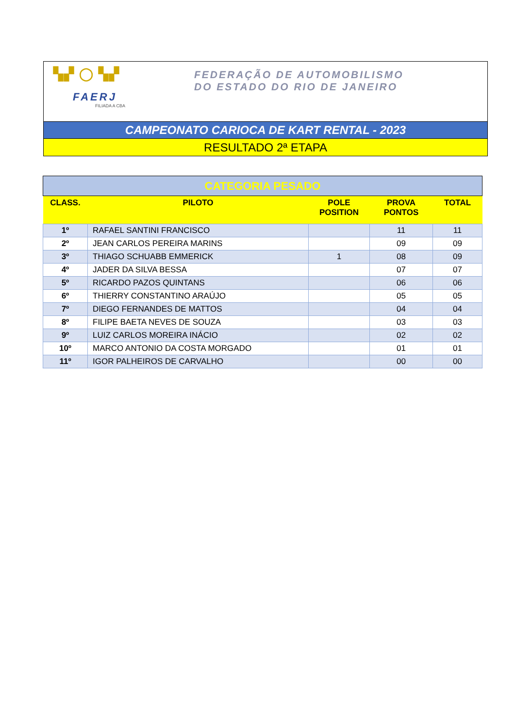▚▞ ◯ ▚▞
FAERJ
FILIADA A CBA
FEDERAÇÃO DE AUTOMOBILISMO
DO ESTADO DO RIO DE JANEIRO
CAMPEONATO CARIOCA DE KART RENTAL - 2023
RESULTADO 2ª ETAPA
| CATEGORIA PESADO | | | | |
| CLASS. | PILOTO | POLE POSITION | PROVA PONTOS | TOTAL |
| 1º | RAFAEL SANTINI FRANCISCO | | 11 | 11 |
| 2º | JEAN CARLOS PEREIRA MARINS | | 09 | 09 |
| 3º | THIAGO SCHUABB EMMERICK | 1 | 08 | 09 |
| 4º | JADER DA SILVA BESSA | | 07 | 07 |
| 5º | RICARDO PAZOS QUINTANS | | 06 | 06 |
| 6º | THIERRY CONSTANTINO ARAÚJO | | 05 | 05 |
| 7º | DIEGO FERNANDES DE MATTOS | | 04 | 04 |
| 8º | FILIPE BAETA NEVES DE SOUZA | | 03 | 03 |
| 9º | LUIZ CARLOS MOREIRA INÁCIO | | 02 | 02 |
| 10º | MARCO ANTONIO DA COSTA MORGADO | | 01 | 01 |
| 11º | IGOR PALHEIROS DE CARVALHO | | 00 | 00 |